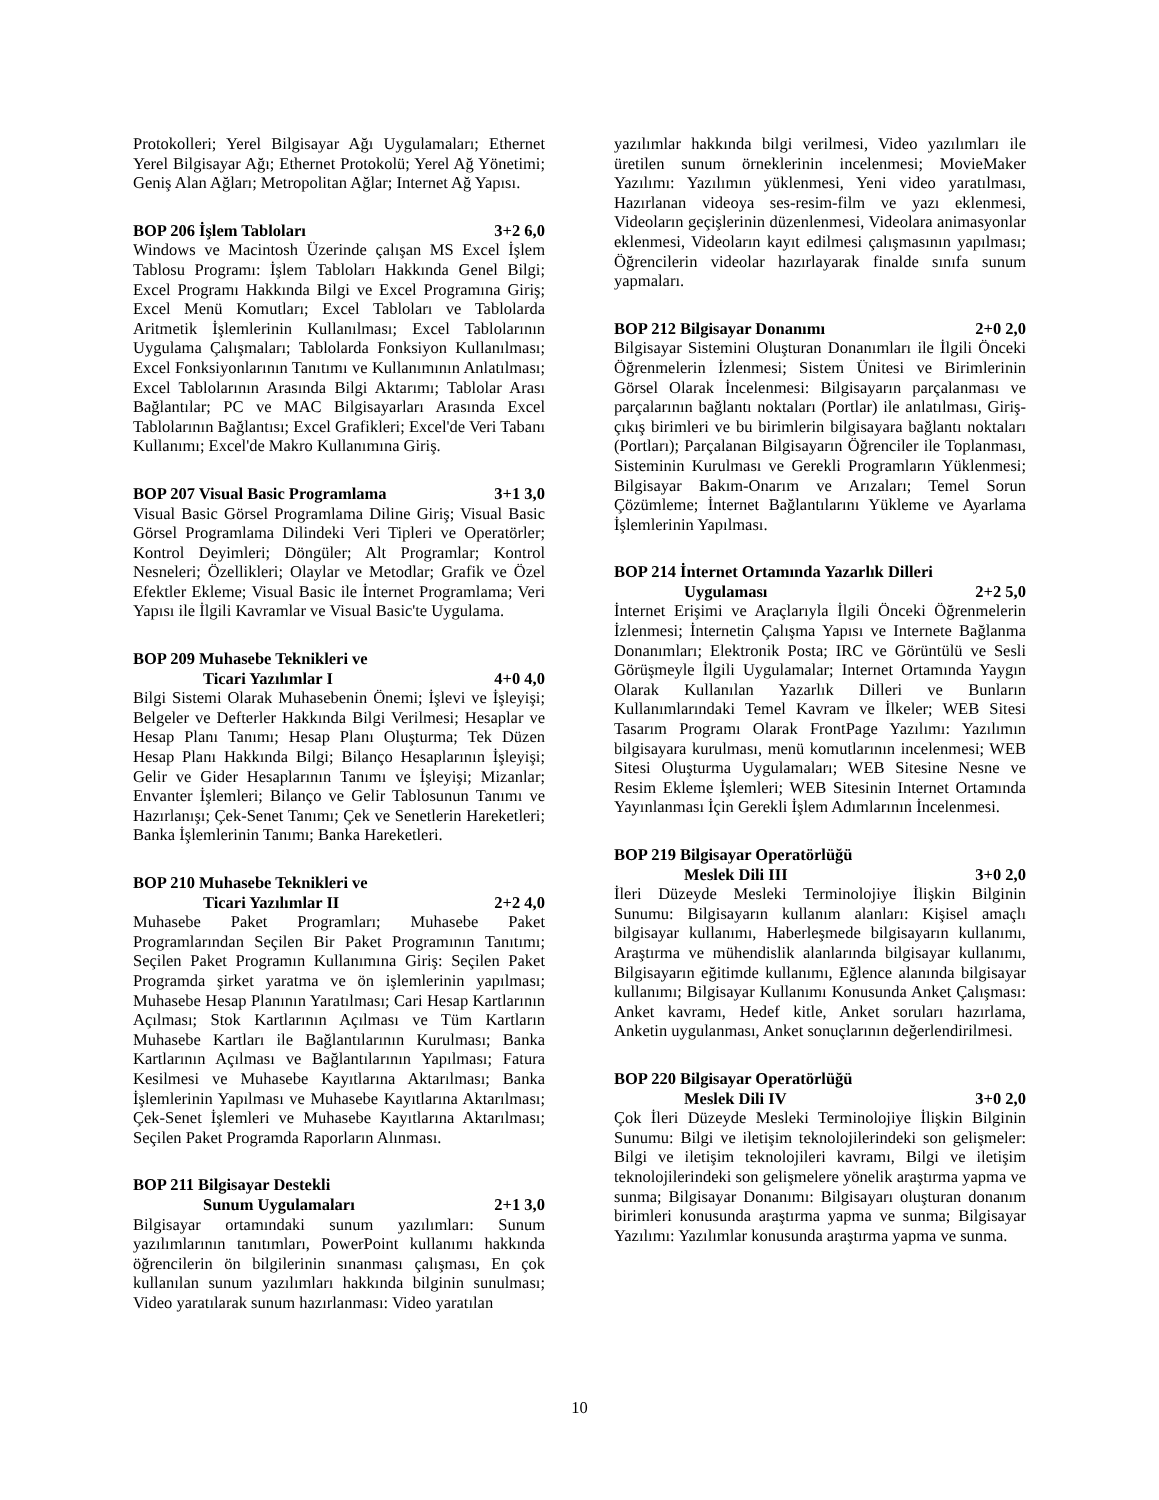Protokolleri; Yerel Bilgisayar Ağı Uygulamaları; Ethernet Yerel Bilgisayar Ağı; Ethernet Protokolü; Yerel Ağ Yönetimi; Geniş Alan Ağları; Metropolitan Ağlar; Internet Ağ Yapısı.
BOP 206 İşlem Tabloları 3+2 6,0
Windows ve Macintosh Üzerinde çalışan MS Excel İşlem Tablosu Programı: İşlem Tabloları Hakkında Genel Bilgi; Excel Programı Hakkında Bilgi ve Excel Programına Giriş; Excel Menü Komutları; Excel Tabloları ve Tablolarda Aritmetik İşlemlerinin Kullanılması; Excel Tablolarının Uygulama Çalışmaları; Tablolarda Fonksiyon Kullanılması; Excel Fonksiyonlarının Tanıtımı ve Kullanımının Anlatılması; Excel Tablolarının Arasında Bilgi Aktarımı; Tablolar Arası Bağlantılar; PC ve MAC Bilgisayarları Arasında Excel Tablolarının Bağlantısı; Excel Grafikleri; Excel'de Veri Tabanı Kullanımı; Excel'de Makro Kullanımına Giriş.
BOP 207 Visual Basic Programlama 3+1 3,0
Visual Basic Görsel Programlama Diline Giriş; Visual Basic Görsel Programlama Dilindeki Veri Tipleri ve Operatörler; Kontrol Deyimleri; Döngüler; Alt Programlar; Kontrol Nesneleri; Özellikleri; Olaylar ve Metodlar; Grafik ve Özel Efektler Ekleme; Visual Basic ile İnternet Programlama; Veri Yapısı ile İlgili Kavramlar ve Visual Basic'te Uygulama.
BOP 209 Muhasebe Teknikleri ve
Ticari Yazılımlar I 4+0 4,0
Bilgi Sistemi Olarak Muhasebenin Önemi; İşlevi ve İşleyişi; Belgeler ve Defterler Hakkında Bilgi Verilmesi; Hesaplar ve Hesap Planı Tanımı; Hesap Planı Oluşturma; Tek Düzen Hesap Planı Hakkında Bilgi; Bilanço Hesaplarının İşleyişi; Gelir ve Gider Hesaplarının Tanımı ve İşleyişi; Mizanlar; Envanter İşlemleri; Bilanço ve Gelir Tablosunun Tanımı ve Hazırlanışı; Çek-Senet Tanımı; Çek ve Senetlerin Hareketleri; Banka İşlemlerinin Tanımı; Banka Hareketleri.
BOP 210 Muhasebe Teknikleri ve
Ticari Yazılımlar II 2+2 4,0
Muhasebe Paket Programları; Muhasebe Paket Programlarından Seçilen Bir Paket Programının Tanıtımı; Seçilen Paket Programın Kullanımına Giriş: Seçilen Paket Programda şirket yaratma ve ön işlemlerinin yapılması; Muhasebe Hesap Planının Yaratılması; Cari Hesap Kartlarının Açılması; Stok Kartlarının Açılması ve Tüm Kartların Muhasebe Kartları ile Bağlantılarının Kurulması; Banka Kartlarının Açılması ve Bağlantılarının Yapılması; Fatura Kesilmesi ve Muhasebe Kayıtlarına Aktarılması; Banka İşlemlerinin Yapılması ve Muhasebe Kayıtlarına Aktarılması; Çek-Senet İşlemleri ve Muhasebe Kayıtlarına Aktarılması; Seçilen Paket Programda Raporların Alınması.
BOP 211 Bilgisayar Destekli
Sunum Uygulamaları 2+1 3,0
Bilgisayar ortamındaki sunum yazılımları: Sunum yazılımlarının tanıtımları, PowerPoint kullanımı hakkında öğrencilerin ön bilgilerinin sınanması çalışması, En çok kullanılan sunum yazılımları hakkında bilginin sunulması; Video yaratılarak sunum hazırlanması: Video yaratılan
yazılımlar hakkında bilgi verilmesi, Video yazılımları ile üretilen sunum örneklerinin incelenmesi; MovieMaker Yazılımı: Yazılımın yüklenmesi, Yeni video yaratılması, Hazırlanan videoya ses-resim-film ve yazı eklenmesi, Videoların geçişlerinin düzenlenmesi, Videolara animasyonlar eklenmesi, Videoların kayıt edilmesi çalışmasının yapılması; Öğrencilerin videolar hazırlayarak finalde sınıfa sunum yapmaları.
BOP 212 Bilgisayar Donanımı 2+0 2,0
Bilgisayar Sistemini Oluşturan Donanımları ile İlgili Önceki Öğrenmelerin İzlenmesi; Sistem Ünitesi ve Birimlerinin Görsel Olarak İncelenmesi: Bilgisayarın parçalanması ve parçalarının bağlantı noktaları (Portlar) ile anlatılması, Giriş-çıkış birimleri ve bu birimlerin bilgisayara bağlantı noktaları (Portları); Parçalanan Bilgisayarın Öğrenciler ile Toplanması, Sisteminin Kurulması ve Gerekli Programların Yüklenmesi; Bilgisayar Bakım-Onarım ve Arızaları; Temel Sorun Çözümleme; İnternet Bağlantılarını Yükleme ve Ayarlama İşlemlerinin Yapılması.
BOP 214 İnternet Ortamında Yazarlık Dilleri
Uygulaması 2+2 5,0
İnternet Erişimi ve Araçlarıyla İlgili Önceki Öğrenmelerin İzlenmesi; İnternetin Çalışma Yapısı ve Internete Bağlanma Donanımları; Elektronik Posta; IRC ve Görüntülü ve Sesli Görüşmeyle İlgili Uygulamalar; Internet Ortamında Yaygın Olarak Kullanılan Yazarlık Dilleri ve Bunların Kullanımlarındaki Temel Kavram ve İlkeler; WEB Sitesi Tasarım Programı Olarak FrontPage Yazılımı: Yazılımın bilgisayara kurulması, menü komutlarının incelenmesi; WEB Sitesi Oluşturma Uygulamaları; WEB Sitesine Nesne ve Resim Ekleme İşlemleri; WEB Sitesinin Internet Ortamında Yayınlanması İçin Gerekli İşlem Adımlarının İncelenmesi.
BOP 219 Bilgisayar Operatörlüğü
Meslek Dili III 3+0 2,0
İleri Düzeyde Mesleki Terminolojiye İlişkin Bilginin Sunumu: Bilgisayarın kullanım alanları: Kişisel amaçlı bilgisayar kullanımı, Haberleşmede bilgisayarın kullanımı, Araştırma ve mühendislik alanlarında bilgisayar kullanımı, Bilgisayarın eğitimde kullanımı, Eğlence alanında bilgisayar kullanımı; Bilgisayar Kullanımı Konusunda Anket Çalışması: Anket kavramı, Hedef kitle, Anket soruları hazırlama, Anketin uygulanması, Anket sonuçlarının değerlendirilmesi.
BOP 220 Bilgisayar Operatörlüğü
Meslek Dili IV 3+0 2,0
Çok İleri Düzeyde Mesleki Terminolojiye İlişkin Bilginin Sunumu: Bilgi ve iletişim teknolojilerindeki son gelişmeler: Bilgi ve iletişim teknolojileri kavramı, Bilgi ve iletişim teknolojilerindeki son gelişmelere yönelik araştırma yapma ve sunma; Bilgisayar Donanımı: Bilgisayarı oluşturan donanım birimleri konusunda araştırma yapma ve sunma; Bilgisayar Yazılımı: Yazılımlar konusunda araştırma yapma ve sunma.
10